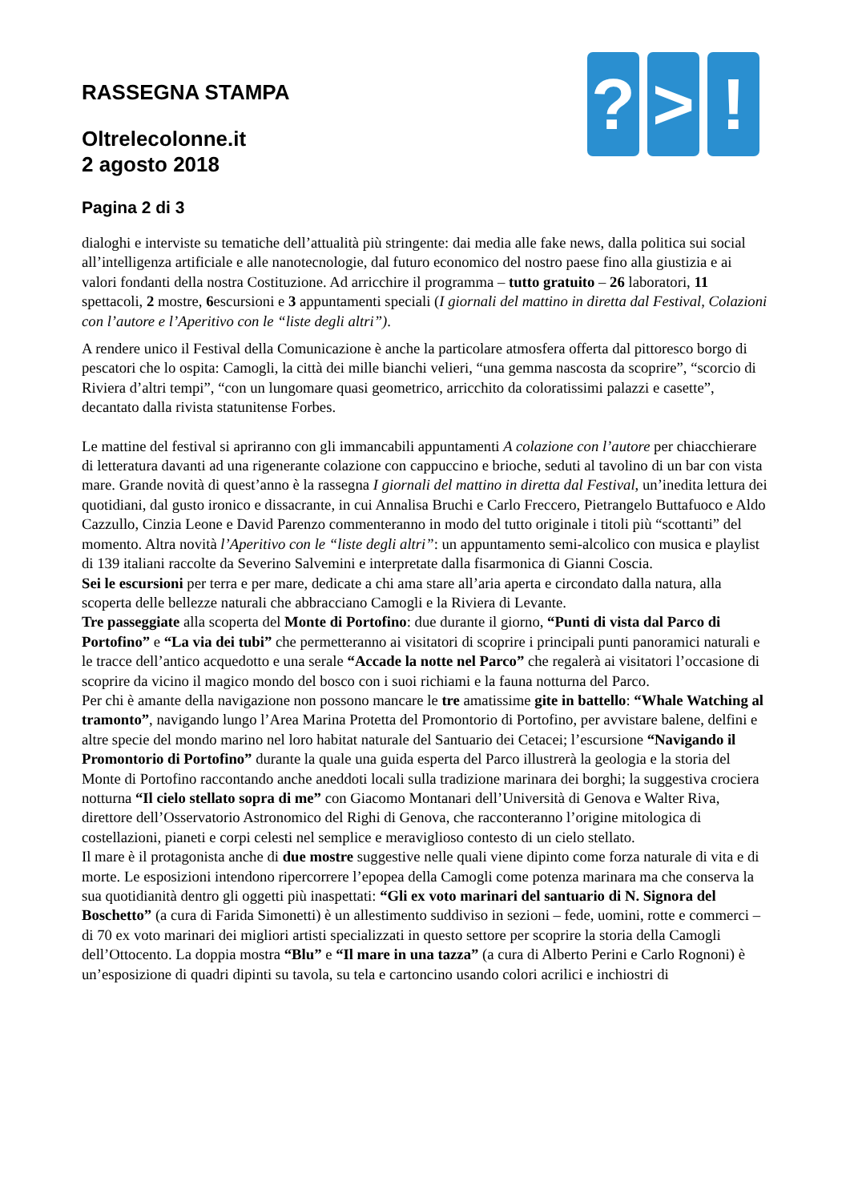? > !
RASSEGNA STAMPA
Oltrelecolonne.it
2 agosto 2018
Pagina 2 di 3
dialoghi e interviste su tematiche dell’attualità più stringente: dai media alle fake news, dalla politica sui social all’intelligenza artificiale e alle nanotecnologie, dal futuro economico del nostro paese fino alla giustizia e ai valori fondanti della nostra Costituzione. Ad arricchire il programma – tutto gratuito – 26 laboratori, 11 spettacoli, 2 mostre, 6escursioni e 3 appuntamenti speciali (I giornali del mattino in diretta dal Festival, Colazioni con l’autore e l’Aperitivo con le “liste degli altri”).
A rendere unico il Festival della Comunicazione è anche la particolare atmosfera offerta dal pittoresco borgo di pescatori che lo ospita: Camogli, la città dei mille bianchi velieri, “una gemma nascosta da scoprire”, “scorcio di Riviera d’altri tempi”, “con un lungomare quasi geometrico, arricchito da coloratissimi palazzi e casette”, decantato dalla rivista statunitense Forbes.
Le mattine del festival si apriranno con gli immancabili appuntamenti A colazione con l’autore per chiacchierare di letteratura davanti ad una rigenerante colazione con cappuccino e brioche, seduti al tavolino di un bar con vista mare. Grande novità di quest’anno è la rassegna I giornali del mattino in diretta dal Festival, un’inedita lettura dei quotidiani, dal gusto ironico e dissacrante, in cui Annalisa Bruchi e Carlo Freccero, Pietrangelo Buttafuoco e Aldo Cazzullo, Cinzia Leone e David Parenzo commenteranno in modo del tutto originale i titoli più “scottanti” del momento. Altra novità l’Aperitivo con le “liste degli altri”: un appuntamento semi-alcolico con musica e playlist di 139 italiani raccolte da Severino Salvemini e interpretate dalla fisarmonica di Gianni Coscia.
Sei le escursioni per terra e per mare, dedicate a chi ama stare all’aria aperta e circondato dalla natura, alla scoperta delle bellezze naturali che abbracciano Camogli e la Riviera di Levante.
Tre passeggiate alla scoperta del Monte di Portofino: due durante il giorno, “Punti di vista dal Parco di Portofino” e “La via dei tubi” che permetteranno ai visitatori di scoprire i principali punti panoramici naturali e le tracce dell’antico acquedotto e una serale “Accade la notte nel Parco” che regalerà ai visitatori l’occasione di scoprire da vicino il magico mondo del bosco con i suoi richiami e la fauna notturna del Parco.
Per chi è amante della navigazione non possono mancare le tre amatissime gite in battello: “Whale Watching al tramonto”, navigando lungo l’Area Marina Protetta del Promontorio di Portofino, per avvistare balene, delfini e altre specie del mondo marino nel loro habitat naturale del Santuario dei Cetacei; l’escursione “Navigando il Promontorio di Portofino” durante la quale una guida esperta del Parco illustrerà la geologia e la storia del Monte di Portofino raccontando anche aneddoti locali sulla tradizione marinara dei borghi; la suggestiva crociera notturna “Il cielo stellato sopra di me” con Giacomo Montanari dell’Università di Genova e Walter Riva, direttore dell’Osservatorio Astronomico del Righi di Genova, che racconteranno l’origine mitologica di costellazioni, pianeti e corpi celesti nel semplice e meraviglioso contesto di un cielo stellato.
Il mare è il protagonista anche di due mostre suggestive nelle quali viene dipinto come forza naturale di vita e di morte. Le esposizioni intendono ripercorrere l’epopea della Camogli come potenza marinara ma che conserva la sua quotidianità dentro gli oggetti più inaspettati: “Gli ex voto marinari del santuario di N. Signora del Boschetto” (a cura di Farida Simonetti) è un allestimento suddiviso in sezioni – fede, uomini, rotte e commerci – di 70 ex voto marinari dei migliori artisti specializzati in questo settore per scoprire la storia della Camogli dell’Ottocento. La doppia mostra “Blu” e “Il mare in una tazza” (a cura di Alberto Perini e Carlo Rognoni) è un’esposizione di quadri dipinti su tavola, su tela e cartoncino usando colori acrilici e inchiostri di